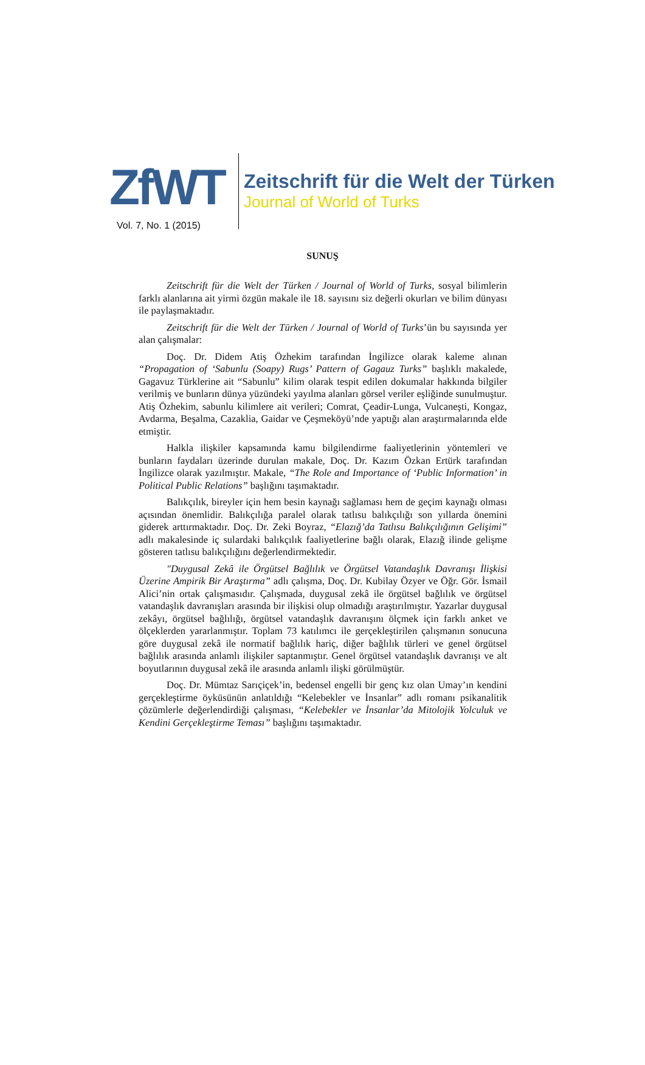ZfWT
Vol. 7, No. 1 (2015)
Zeitschrift für die Welt der Türken
Journal of World of Turks
SUNUŞ
Zeitschrift für die Welt der Türken / Journal of World of Turks, sosyal bilimlerin farklı alanlarına ait yirmi özgün makale ile 18. sayısını siz değerli okurları ve bilim dünyası ile paylaşmaktadır.
Zeitschrift für die Welt der Türken / Journal of World of Turks’ün bu sayısında yer alan çalışmalar:
Doç. Dr. Didem Atiş Özhekim tarafından İngilizce olarak kaleme alınan “Propagation of ‘Sabunlu (Soapy) Rugs’ Pattern of Gagauz Turks” başlıklı makalede, Gagavuz Türklerine ait “Sabunlu” kilim olarak tespit edilen dokumalar hakkında bilgiler verilmiş ve bunların dünya yüzündeki yayılma alanları görsel veriler eşliğinde sunulmuştur. Atiş Özhekim, sabunlu kilimlere ait verileri; Comrat, Çeadir-Lunga, Vulcaneşti, Kongaz, Avdarma, Beşalma, Cazaklia, Gaidar ve Çeşmeköyü’nde yaptığı alan araştırmalarında elde etmiştir.
Halkla ilişkiler kapsamında kamu bilgilendirme faaliyetlerinin yöntemleri ve bunların faydaları üzerinde durulan makale, Doç. Dr. Kazım Özkan Ertürk tarafından İngilizce olarak yazılmıştır. Makale, “The Role and Importance of ‘Public Information’ in Political Public Relations” başlığını taşımaktadır.
Balıkçılık, bireyler için hem besin kaynağı sağlaması hem de geçim kaynağı olması açısından önemlidir. Balıkçılığa paralel olarak tatlısu balıkçılığı son yıllarda önemini giderek arttırmaktadır. Doç. Dr. Zeki Boyraz, “Elazığ’da Tatlısu Balıkçılığının Gelişimi” adlı makalesinde iç sulardaki balıkçılık faaliyetlerine bağlı olarak, Elazığ ilinde gelişme gösteren tatlısu balıkçılığını değerlendirmektedir.
"Duygusal Zekâ ile Örgütsel Bağlılık ve Örgütsel Vatandaşlık Davranışı İlişkisi Üzerine Ampirik Bir Araştırma” adlı çalışma, Doç. Dr. Kubilay Özyer ve Öğr. Gör. İsmail Alici’nin ortak çalışmasıdır. Çalışmada, duygusal zekâ ile örgütsel bağlılık ve örgütsel vatandaşlık davranışları arasında bir ilişkisi olup olmadığı araştırılmıştır. Yazarlar duygusal zekâyı, örgütsel bağlılığı, örgütsel vatandaşlık davranışını ölçmek için farklı anket ve ölçeklerden yararlanmıştır. Toplam 73 katılımcı ile gerçekleştirilen çalışmanın sonucuna göre duygusal zekâ ile normatif bağlılık hariç, diğer bağlılık türleri ve genel örgütsel bağlılık arasında anlamlı ilişkiler saptanmıştır. Genel örgütsel vatandaşlık davranışı ve alt boyutlarının duygusal zekâ ile arasında anlamlı ilişki görülmüştür.
Doç. Dr. Mümtaz Sarıçiçek’in, bedensel engelli bir genç kız olan Umay’ın kendini gerçekleştirme öyküsünün anlatıldığı “Kelebekler ve İnsanlar” adlı romanı psikanalitik çözümlerle değerlendirdiği çalışması, “Kelebekler ve İnsanlar’da Mitolojik Yolculuk ve Kendini Gerçekleştirme Teması” başlığını taşımaktadır.